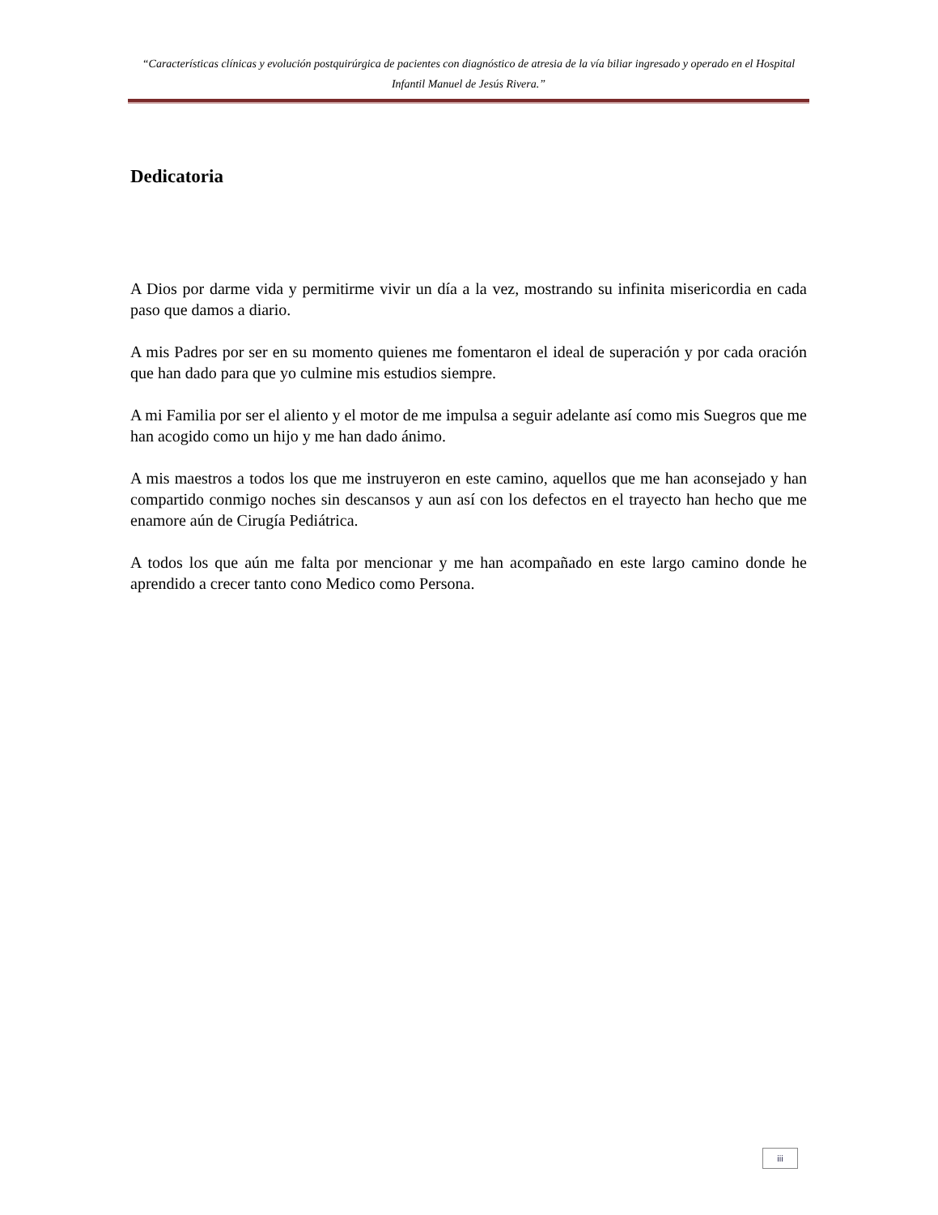“Características clínicas y evolución postquirúrgica de pacientes con diagnóstico de atresia de la vía biliar ingresado y operado en el Hospital Infantil Manuel de Jesús Rivera.”
Dedicatoria
A Dios por darme vida y permitirme vivir un día a la vez, mostrando su infinita misericordia en cada paso que damos a diario.
A mis Padres por ser en su momento quienes me fomentaron el ideal de superación y por cada oración que han dado para que yo culmine mis estudios siempre.
A mi Familia por ser el aliento y el motor de me impulsa a seguir adelante así como mis Suegros que me han acogido como un hijo y me han dado ánimo.
A mis maestros a todos los que me instruyeron en este camino, aquellos que me han aconsejado y han compartido conmigo noches sin descansos y aun así con los defectos en el trayecto han hecho que me enamore aún de Cirugía Pediátrica.
A todos los que aún me falta por mencionar y me han acompañado en este largo camino donde he aprendido a crecer tanto cono Medico como Persona.
iii